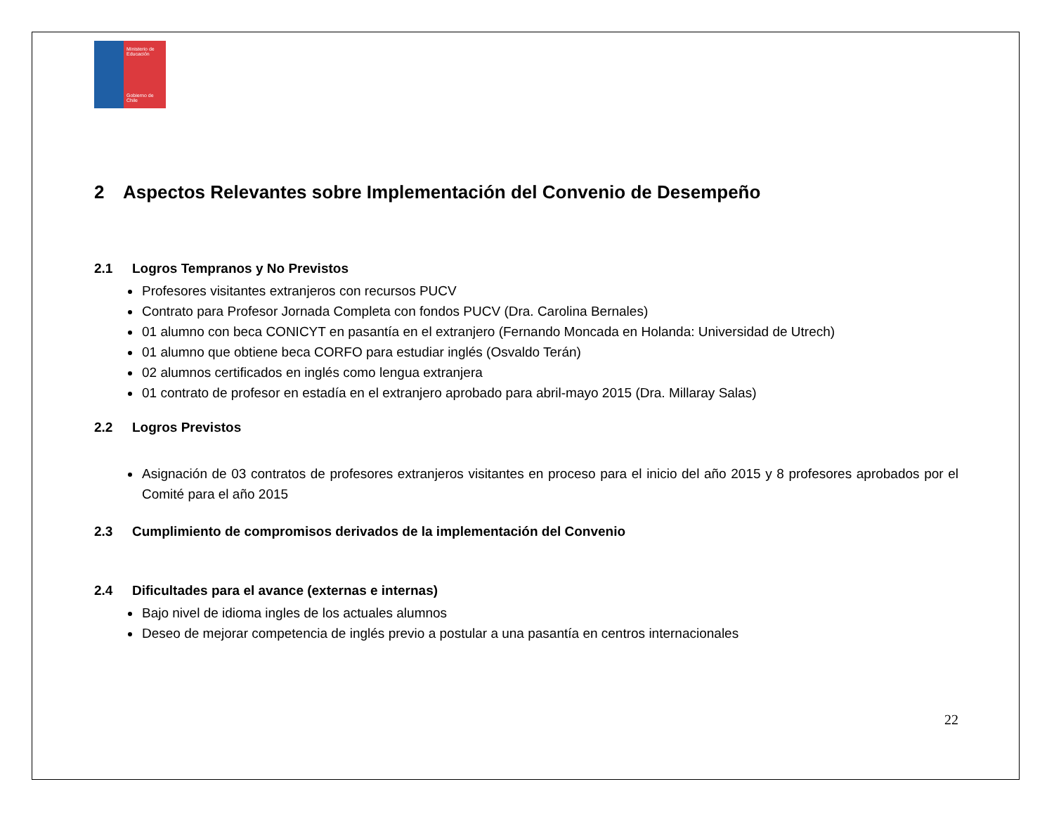Ministerio de Educación
Gobierno de Chile
2 Aspectos Relevantes sobre Implementación del Convenio de Desempeño
2.1 Logros Tempranos y No Previstos
Profesores visitantes extranjeros con recursos PUCV
Contrato para Profesor Jornada Completa con fondos PUCV (Dra. Carolina Bernales)
01 alumno con beca CONICYT en pasantía en el extranjero (Fernando Moncada en Holanda: Universidad de Utrech)
01 alumno que obtiene beca CORFO para estudiar inglés (Osvaldo Terán)
02 alumnos certificados en inglés como lengua extranjera
01 contrato de profesor en estadía en el extranjero aprobado para abril-mayo 2015 (Dra. Millaray Salas)
2.2 Logros Previstos
Asignación de 03 contratos de profesores extranjeros visitantes en proceso para el inicio del año 2015 y 8 profesores aprobados por el Comité para el año 2015
2.3 Cumplimiento de compromisos derivados de la implementación del Convenio
2.4 Dificultades para el avance (externas e internas)
Bajo nivel de idioma ingles de los actuales alumnos
Deseo de mejorar competencia de inglés previo a postular a una pasantía en centros internacionales
22